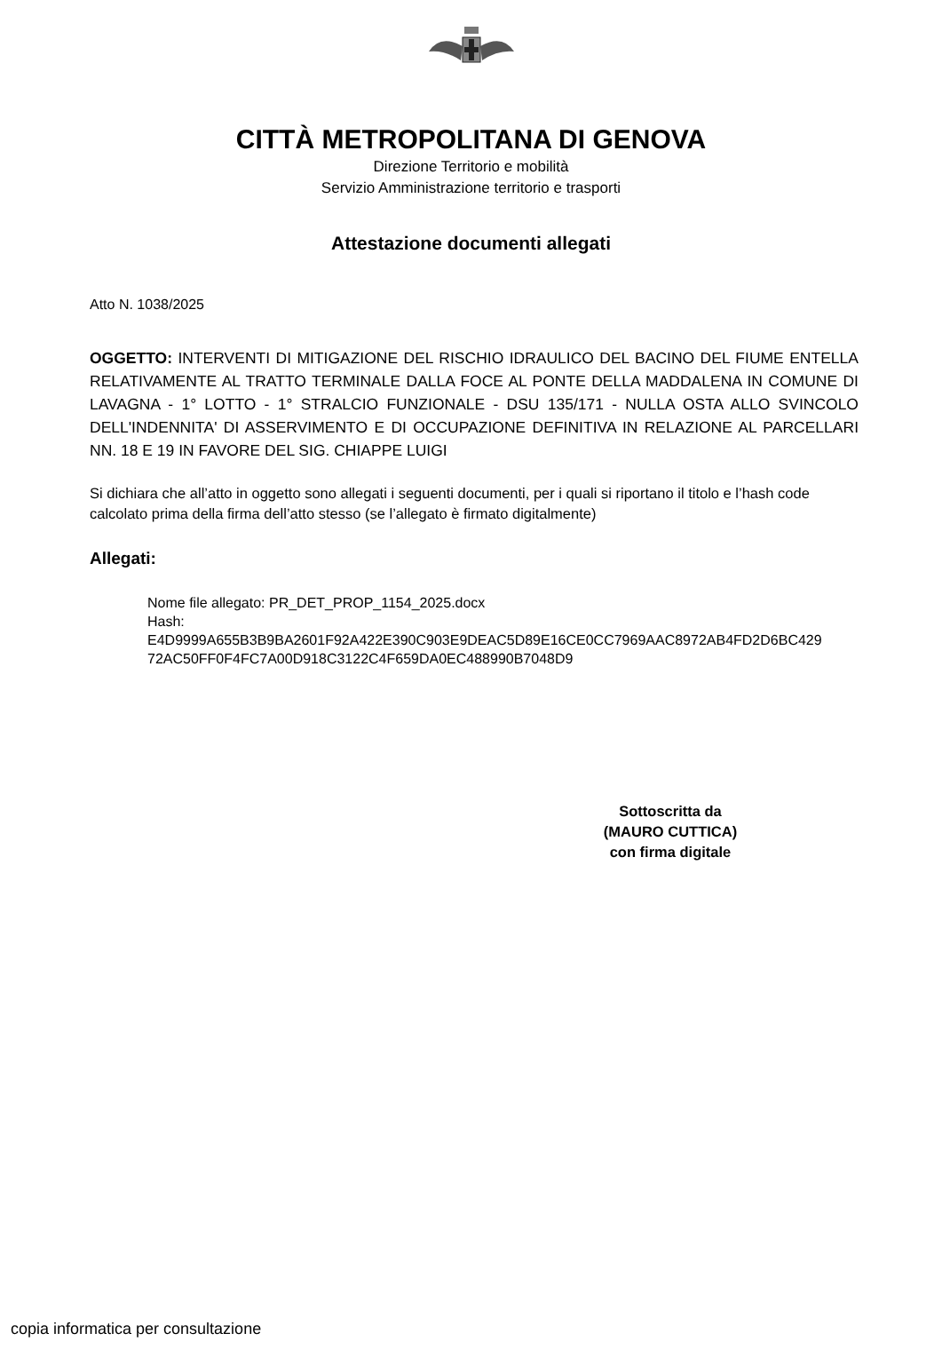CITTÀ METROPOLITANA DI GENOVA
Direzione Territorio e mobilità
Servizio Amministrazione territorio e trasporti
Attestazione documenti allegati
Atto N. 1038/2025
OGGETTO: INTERVENTI DI MITIGAZIONE DEL RISCHIO IDRAULICO DEL BACINO DEL FIUME ENTELLA RELATIVAMENTE AL TRATTO TERMINALE DALLA FOCE AL PONTE DELLA MADDALENA IN COMUNE DI LAVAGNA - 1° LOTTO - 1° STRALCIO FUNZIONALE - DSU 135/171 - NULLA OSTA ALLO SVINCOLO DELL'INDENNITA' DI ASSERVIMENTO E DI OCCUPAZIONE DEFINITIVA IN RELAZIONE AL PARCELLARI NN. 18 E 19 IN FAVORE DEL SIG. CHIAPPE LUIGI
Si dichiara che all’atto in oggetto sono allegati i seguenti documenti, per i quali si riportano il titolo e l’hash code calcolato prima della firma dell’atto stesso (se l’allegato è firmato digitalmente)
Allegati:
Nome file allegato: PR_DET_PROP_1154_2025.docx
Hash:
E4D9999A655B3B9BA2601F92A422E390C903E9DEAC5D89E16CE0CC7969AAC8972AB4FD2D6BC429
72AC50FF0F4FC7A00D918C3122C4F659DA0EC488990B7048D9
Sottoscritta da
(MAURO CUTTICA)
con firma digitale
copia informatica per consultazione